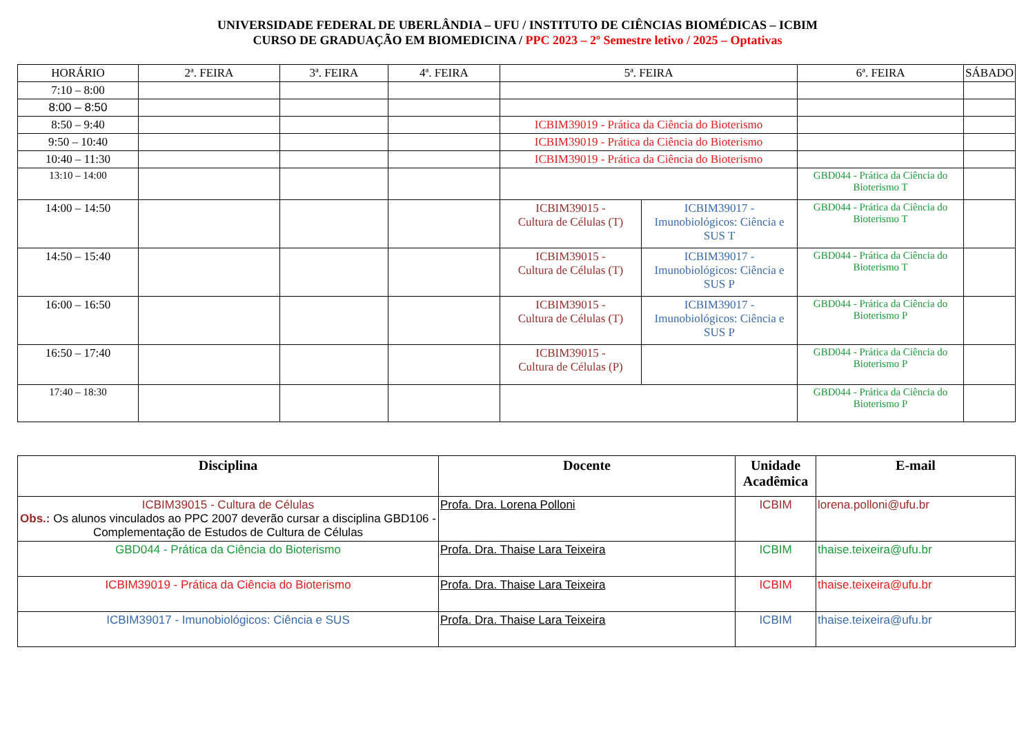UNIVERSIDADE FEDERAL DE UBERLÂNDIA – UFU / INSTITUTO DE CIÊNCIAS BIOMÉDICAS – ICBIM
CURSO DE GRADUAÇÃO EM BIOMEDICINA / PPC 2023 – 2º Semestre letivo / 2025 – Optativas
| HORÁRIO | 2ª. FEIRA | 3ª. FEIRA | 4ª. FEIRA | 5ª. FEIRA | | 6ª. FEIRA | SÁBADO |
| --- | --- | --- | --- | --- | --- | --- | --- |
| 7:10 – 8:00 | | | | | | | |
| 8:00 – 8:50 | | | | | | | |
| 8:50 – 9:40 | | | | ICBIM39019 - Prática da Ciência do Bioterismo | | | |
| 9:50 – 10:40 | | | | ICBIM39019 - Prática da Ciência do Bioterismo | | | |
| 10:40 – 11:30 | | | | ICBIM39019 - Prática da Ciência do Bioterismo | | | |
| 13:10 – 14:00 | | | | | | GBD044 - Prática da Ciência do Bioterismo T | |
| 14:00 – 14:50 | | | | ICBIM39015 - Cultura de Células (T) | ICBIM39017 - Imunobiológicos: Ciência e SUS T | GBD044 - Prática da Ciência do Bioterismo T | |
| 14:50 – 15:40 | | | | ICBIM39015 - Cultura de Células (T) | ICBIM39017 - Imunobiológicos: Ciência e SUS P | GBD044 - Prática da Ciência do Bioterismo T | |
| 16:00 – 16:50 | | | | ICBIM39015 - Cultura de Células (T) | ICBIM39017 - Imunobiológicos: Ciência e SUS P | GBD044 - Prática da Ciência do Bioterismo P | |
| 16:50 – 17:40 | | | | ICBIM39015 - Cultura de Células (P) | | GBD044 - Prática da Ciência do Bioterismo P | |
| 17:40 – 18:30 | | | | | | GBD044 - Prática da Ciência do Bioterismo P | |
| Disciplina | Docente | Unidade Acadêmica | E-mail |
| --- | --- | --- | --- |
| ICBIM39015 - Cultura de Células Obs.: Os alunos vinculados ao PPC 2007 deverão cursar a disciplina GBD106 - Complementação de Estudos de Cultura de Células | Profa. Dra. Lorena Polloni | ICBIM | lorena.polloni@ufu.br |
| GBD044 - Prática da Ciência do Bioterismo | Profa. Dra. Thaise Lara Teixeira | ICBIM | thaise.teixeira@ufu.br |
| ICBIM39019 - Prática da Ciência do Bioterismo | Profa. Dra. Thaise Lara Teixeira | ICBIM | thaise.teixeira@ufu.br |
| ICBIM39017 - Imunobiológicos: Ciência e SUS | Profa. Dra. Thaise Lara Teixeira | ICBIM | thaise.teixeira@ufu.br |